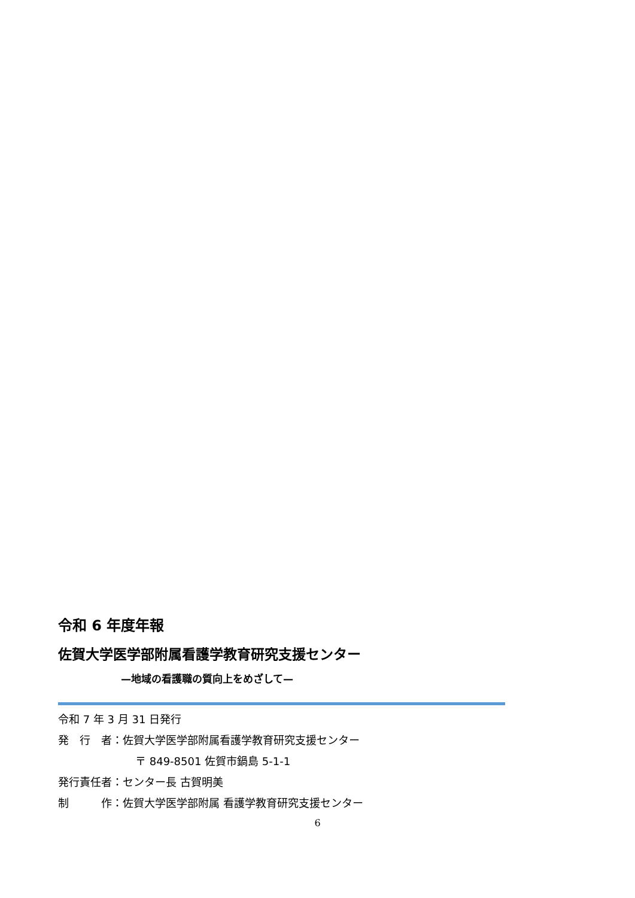令和 6 年度年報
佐賀大学医学部附属看護学教育研究支援センター
—地域の看護職の質向上をめざして—
令和 7 年 3 月 31 日発行
発　行　者：佐賀大学医学部附属看護学教育研究支援センター
〒 849-8501 佐賀市鍋島 5-1-1
発行責任者：センター長 古賀明美
制　　　作：佐賀大学医学部附属 看護学教育研究支援センター
6